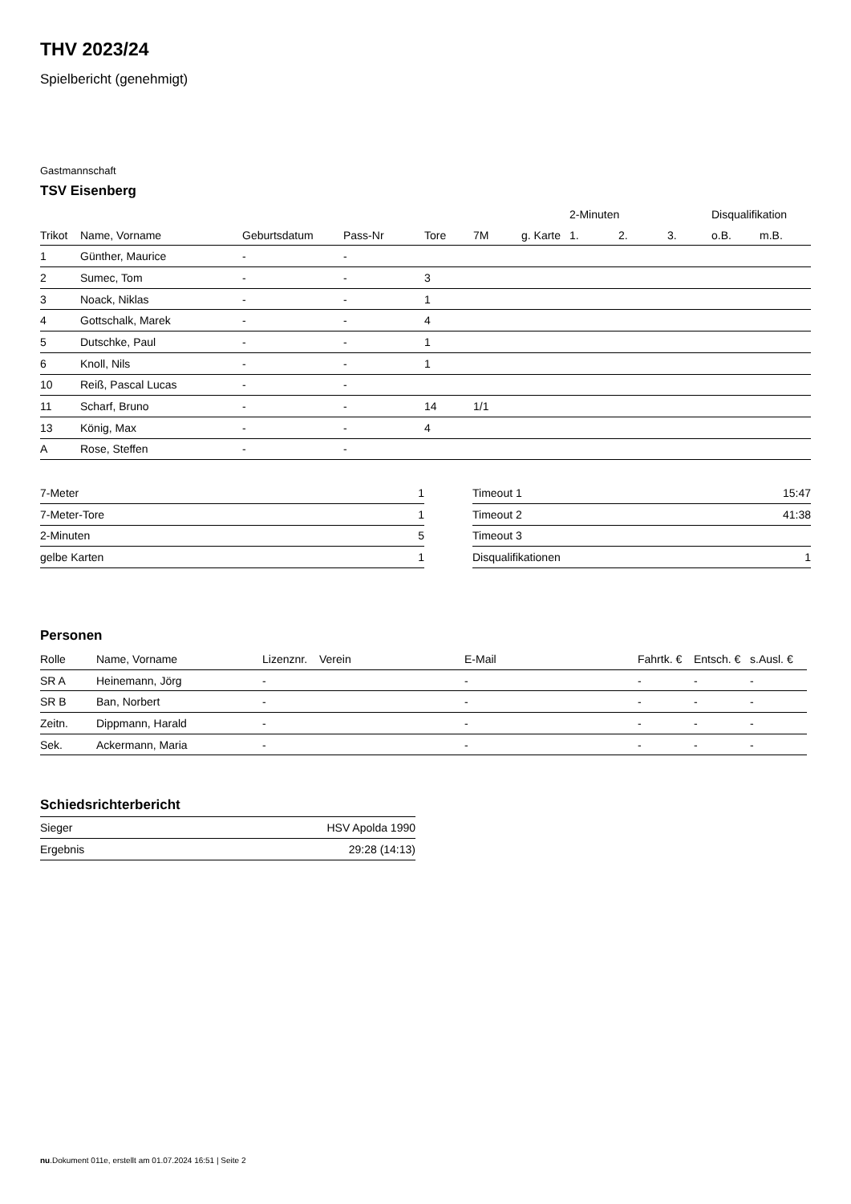THV 2023/24
Spielbericht (genehmigt)
Gastmannschaft
TSV Eisenberg
| | | | | | | | 2-Minuten | | | Disqualifikation | |
| --- | --- | --- | --- | --- | --- | --- | --- | --- | --- | --- | --- |
| Trikot | Name, Vorname | Geburtsdatum | Pass-Nr | Tore | 7M | g. Karte | 1. | 2. | 3. | o.B. | m.B. |
| 1 | Günther, Maurice | - | - | | | | | | | | |
| 2 | Sumec, Tom | - | - | 3 | | | | | | | |
| 3 | Noack, Niklas | - | - | 1 | | | | | | | |
| 4 | Gottschalk, Marek | - | - | 4 | | | | | | | |
| 5 | Dutschke, Paul | - | - | 1 | | | | | | | |
| 6 | Knoll, Nils | - | - | 1 | | | | | | | |
| 10 | Reiß, Pascal Lucas | - | - | | | | | | | | |
| 11 | Scharf, Bruno | - | - | 14 | 1/1 | | | | | | |
| 13 | König, Max | - | - | 4 | | | | | | | |
| A | Rose, Steffen | - | - | | | | | | | | |
| 7-Meter | 1 |
| 7-Meter-Tore | 1 |
| 2-Minuten | 5 |
| gelbe Karten | 1 |
| Timeout 1 | 15:47 |
| Timeout 2 | 41:38 |
| Timeout 3 | |
| Disqualifikationen | 1 |
Personen
| Rolle | Name, Vorname | Lizenznr. | Verein | E-Mail | Fahrtk. € | Entsch. € | s.Ausl. € |
| --- | --- | --- | --- | --- | --- | --- | --- |
| SR A | Heinemann, Jörg | - | | - | - | - | - |
| SR B | Ban, Norbert | - | | - | - | - | - |
| Zeitn. | Dippmann, Harald | - | | - | - | - | - |
| Sek. | Ackermann, Maria | - | | - | - | - | - |
Schiedsrichterbericht
| Sieger | HSV Apolda 1990 |
| Ergebnis | 29:28 (14:13) |
nu.Dokument 011e, erstellt am 01.07.2024 16:51 | Seite 2